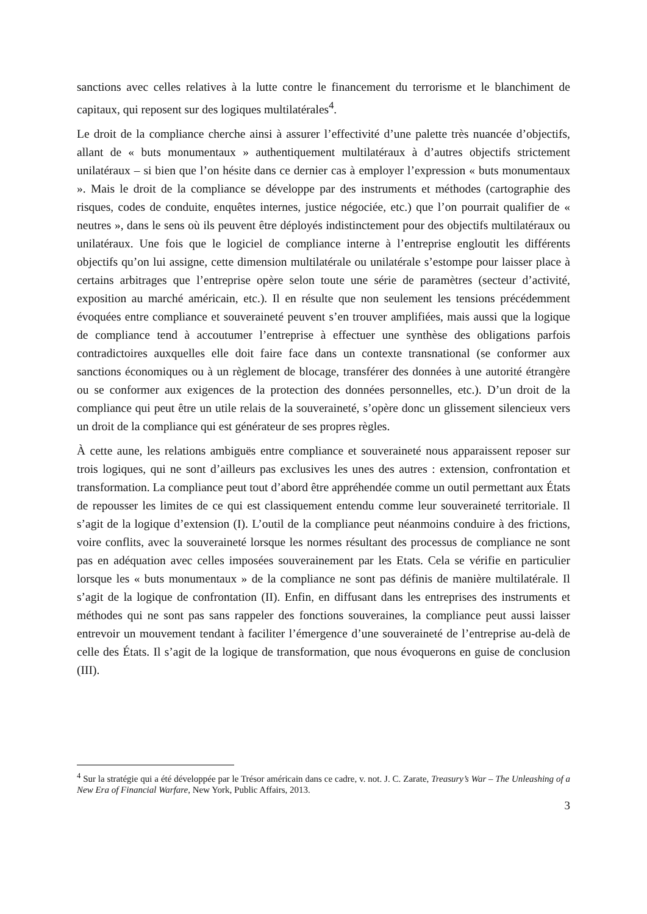sanctions avec celles relatives à la lutte contre le financement du terrorisme et le blanchiment de capitaux, qui reposent sur des logiques multilatérales<sup>4</sup>.
Le droit de la compliance cherche ainsi à assurer l’effectivité d’une palette très nuancée d’objectifs, allant de « buts monumentaux » authentiquement multilatéraux à d’autres objectifs strictement unilatéraux – si bien que l’on hésite dans ce dernier cas à employer l’expression « buts monumentaux ». Mais le droit de la compliance se développe par des instruments et méthodes (cartographie des risques, codes de conduite, enquêtes internes, justice négociée, etc.) que l’on pourrait qualifier de « neutres », dans le sens où ils peuvent être déployés indistinctement pour des objectifs multilatéraux ou unilatéraux. Une fois que le logiciel de compliance interne à l’entreprise engloutit les différents objectifs qu’on lui assigne, cette dimension multilatérale ou unilatérale s’estompe pour laisser place à certains arbitrages que l’entreprise opère selon toute une série de paramètres (secteur d’activité, exposition au marché américain, etc.). Il en résulte que non seulement les tensions précédemment évoquées entre compliance et souveraineté peuvent s’en trouver amplifiées, mais aussi que la logique de compliance tend à accoutumer l’entreprise à effectuer une synthèse des obligations parfois contradictoires auxquelles elle doit faire face dans un contexte transnational (se conformer aux sanctions économiques ou à un règlement de blocage, transférer des données à une autorité étrangère ou se conformer aux exigences de la protection des données personnelles, etc.). D’un droit de la compliance qui peut être un utile relais de la souveraineté, s’opère donc un glissement silencieux vers un droit de la compliance qui est générateur de ses propres règles.
À cette aune, les relations ambiguës entre compliance et souveraineté nous apparaissent reposer sur trois logiques, qui ne sont d’ailleurs pas exclusives les unes des autres : extension, confrontation et transformation. La compliance peut tout d’abord être appréhendée comme un outil permettant aux États de repousser les limites de ce qui est classiquement entendu comme leur souveraineté territoriale. Il s’agit de la logique d’extension (I). L’outil de la compliance peut néanmoins conduire à des frictions, voire conflits, avec la souveraineté lorsque les normes résultant des processus de compliance ne sont pas en adéquation avec celles imposées souverainement par les Etats. Cela se vérifie en particulier lorsque les « buts monumentaux » de la compliance ne sont pas définis de manière multilatérale. Il s’agit de la logique de confrontation (II). Enfin, en diffusant dans les entreprises des instruments et méthodes qui ne sont pas sans rappeler des fonctions souveraines, la compliance peut aussi laisser entrevoir un mouvement tendant à faciliter l’émergence d’une souveraineté de l’entreprise au-delà de celle des États. Il s’agit de la logique de transformation, que nous évoquerons en guise de conclusion (III).
<sup>4</sup> Sur la stratégie qui a été développée par le Trésor américain dans ce cadre, v. not. J. C. Zarate, Treasury’s War – The Unleashing of a New Era of Financial Warfare, New York, Public Affairs, 2013.
3